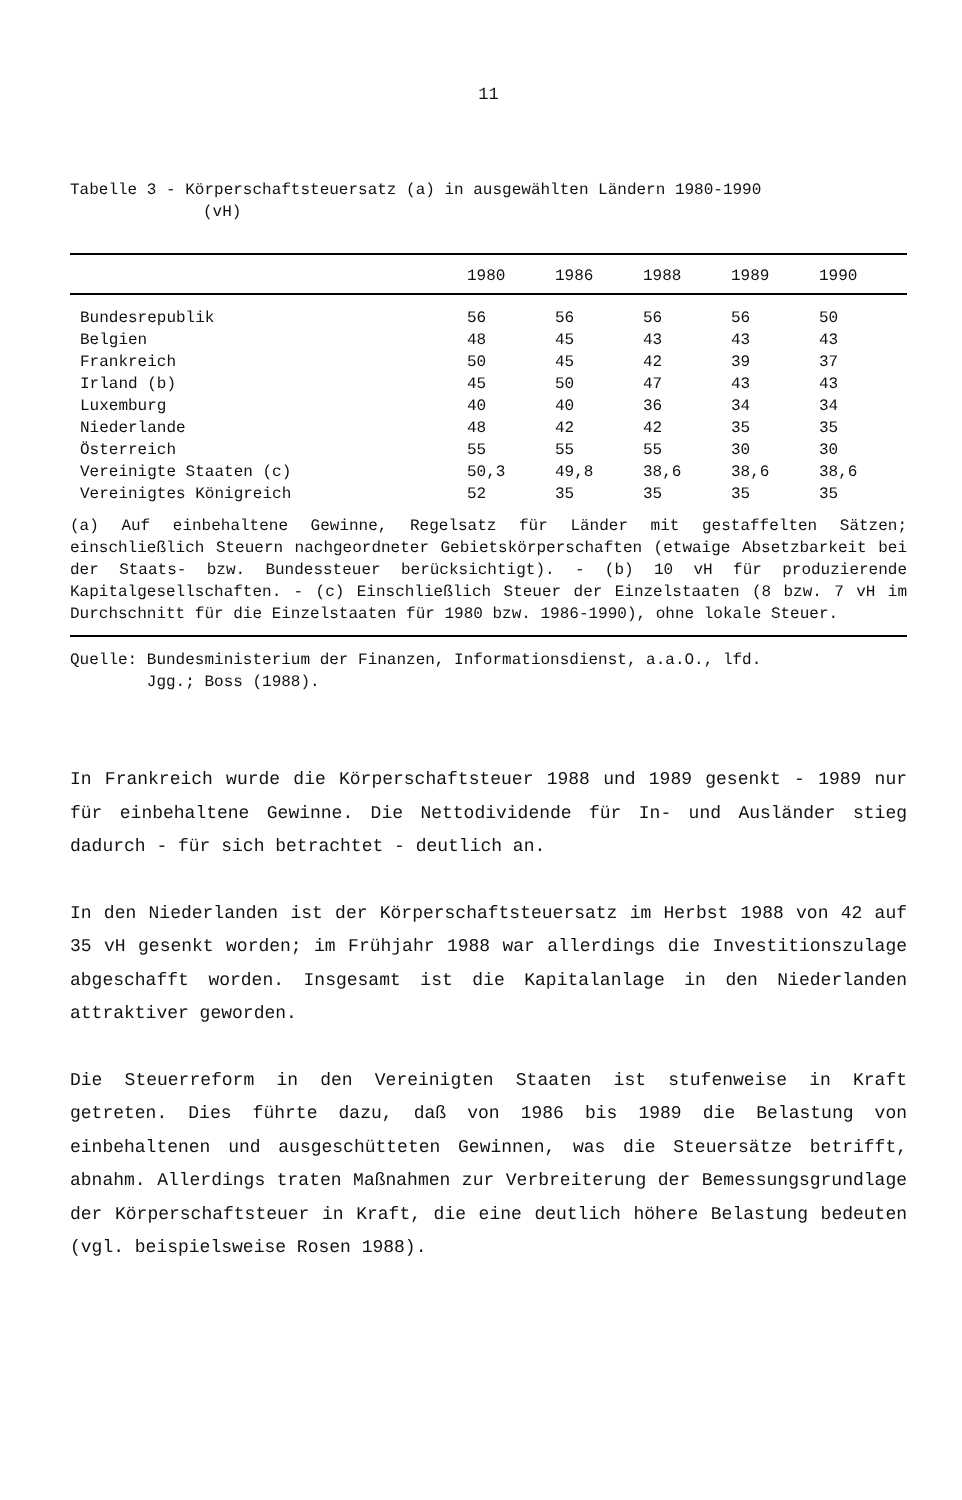11
Tabelle 3 - Körperschaftsteuersatz (a) in ausgewählten Ländern 1980-1990
(vH)
| | 1980 | 1986 | 1988 | 1989 | 1990 |
| --- | --- | --- | --- | --- | --- |
| Bundesrepublik | 56 | 56 | 56 | 56 | 50 |
| Belgien | 48 | 45 | 43 | 43 | 43 |
| Frankreich | 50 | 45 | 42 | 39 | 37 |
| Irland (b) | 45 | 50 | 47 | 43 | 43 |
| Luxemburg | 40 | 40 | 36 | 34 | 34 |
| Niederlande | 48 | 42 | 42 | 35 | 35 |
| Österreich | 55 | 55 | 55 | 30 | 30 |
| Vereinigte Staaten (c) | 50,3 | 49,8 | 38,6 | 38,6 | 38,6 |
| Vereinigtes Königreich | 52 | 35 | 35 | 35 | 35 |
| (a) Auf einbehaltene Gewinne, Regelsatz für Länder mit gestaffelten Sätzen; einschließlich Steuern nachgeordneter Gebietskörperschaften (etwaige Absetzbarkeit bei der Staats- bzw. Bundessteuer berücksichtigt). - (b) 10 vH für produzierende Kapitalgesellschaften. - (c) Einschließlich Steuer der Einzelstaaten (8 bzw. 7 vH im Durchschnitt für die Einzelstaaten für 1980 bzw. 1986-1990), ohne lokale Steuer. | | | | | |
Quelle: Bundesministerium der Finanzen, Informationsdienst, a.a.O., lfd.
Jgg.; Boss (1988).
In Frankreich wurde die Körperschaftsteuer 1988 und 1989 gesenkt - 1989 nur für einbehaltene Gewinne. Die Nettodividende für In- und Ausländer stieg dadurch - für sich betrachtet - deutlich an.
In den Niederlanden ist der Körperschaftsteuersatz im Herbst 1988 von 42 auf 35 vH gesenkt worden; im Frühjahr 1988 war allerdings die Investitionszulage abgeschafft worden. Insgesamt ist die Kapitalanlage in den Niederlanden attraktiver geworden.
Die Steuerreform in den Vereinigten Staaten ist stufenweise in Kraft getreten. Dies führte dazu, daß von 1986 bis 1989 die Belastung von einbehaltenen und ausgeschütteten Gewinnen, was die Steuersätze betrifft, abnahm. Allerdings traten Maßnahmen zur Verbreiterung der Bemessungsgrundlage der Körperschaftsteuer in Kraft, die eine deutlich höhere Belastung bedeuten (vgl. beispielsweise Rosen 1988).